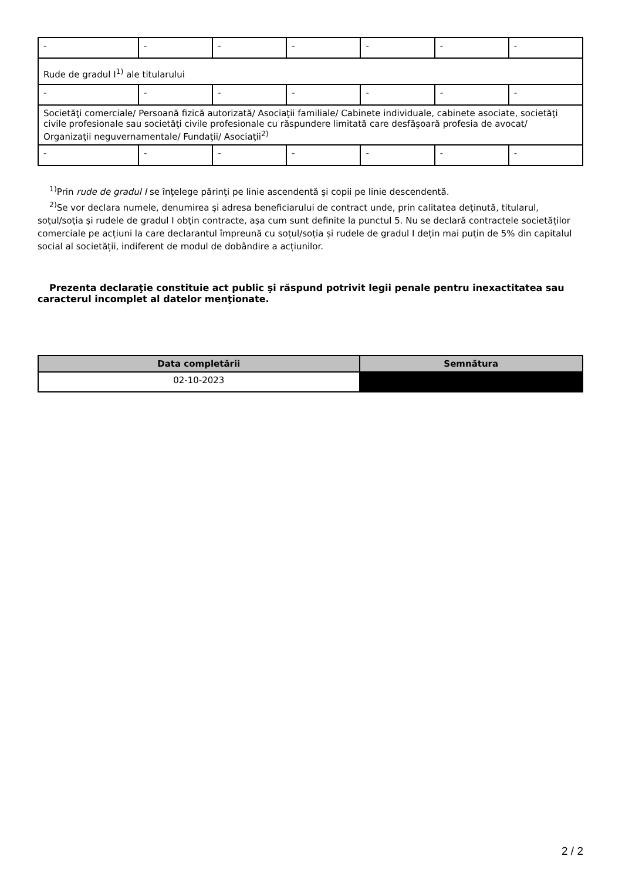| - | - | - | - | - | - | - |
| Rude de gradul I<sup>1)</sup> ale titularului | | | | | | |
| - | - | - | - | - | - | - |
| Societăţi comerciale/ Persoană fizică autorizată/ Asociaţii familiale/ Cabinete individuale, cabinete asociate, societăţi civile profesionale sau societăţi civile profesionale cu răspundere limitată care desfăşoară profesia de avocat/ Organizaţii neguvernamentale/ Fundaţii/ Asociaţii<sup>2)</sup> | | | | | | |
| - | - | - | - | - | - | - |
<sup>1)</sup> Prin rude de gradul I se înţelege părinţi pe linie ascendentă şi copii pe linie descendentă.
<sup>2)</sup> Se vor declara numele, denumirea şi adresa beneficiarului de contract unde, prin calitatea deţinută, titularul, soţul/soţia şi rudele de gradul I obţin contracte, aşa cum sunt definite la punctul 5. Nu se declară contractele societăților comerciale pe acțiuni la care declarantul împreună cu soțul/soția și rudele de gradul I dețin mai puțin de 5% din capitalul social al societății, indiferent de modul de dobândire a acțiunilor.
Prezenta declaraţie constituie act public şi răspund potrivit legii penale pentru inexactitatea sau caracterul incomplet al datelor menţionate.
| Data completării | Semnătura |
| --- | --- |
| 02-10-2023 | |
2 / 2